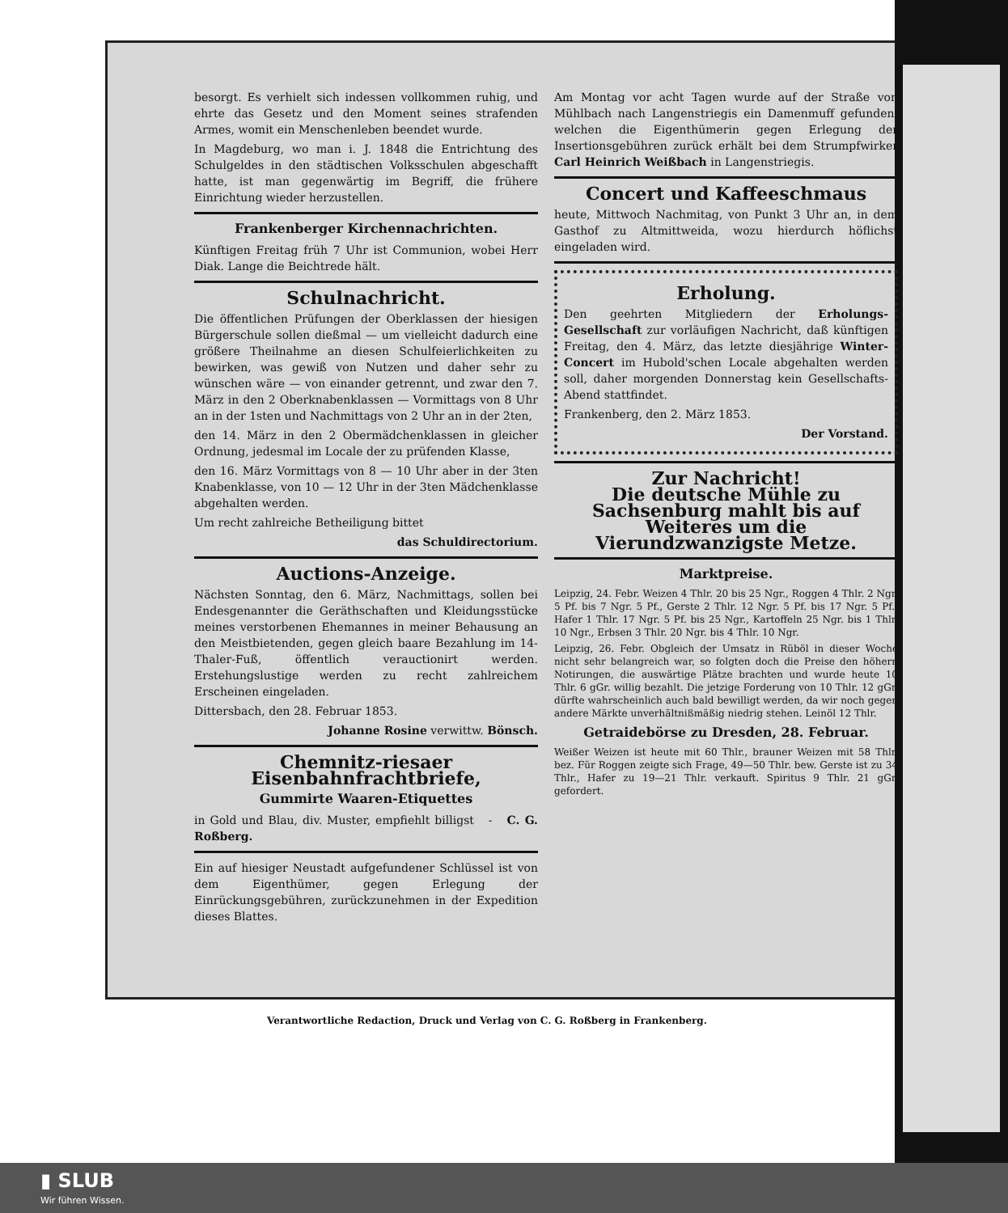besorgt. Es verhielt sich indessen vollkommen ruhig, und ehrte das Gesetz und den Moment seines strafenden Armes, womit ein Menschenleben beendet wurde.
In Magdeburg, wo man i. J. 1848 die Entrichtung des Schulgeldes in den städtischen Volksschulen abgeschafft hatte, ist man gegenwärtig im Begriff, die frühere Einrichtung wieder herzustellen.
Frankenberger Kirchennachrichten.
Künftigen Freitag früh 7 Uhr ist Communion, wobei Herr Diak. Lange die Beichtrede hält.
Schulnachricht.
Die öffentlichen Prüfungen der Oberklassen der hiesigen Bürgerschule sollen dießmal — um vielleicht dadurch eine größere Theilnahme an diesen Schulfeierlichkeiten zu bewirken, was gewiß von Nutzen und daher sehr zu wünschen wäre — von einander getrennt, und zwar den 7. März in den 2 Oberknabenklassen — Vormittags von 8 Uhr an in der 1sten und Nachmittags von 2 Uhr an in der 2ten,
den 14. März in den 2 Obermädchenklassen in gleicher Ordnung, jedesmal im Locale der zu prüfenden Klasse,
den 16. März Vormittags von 8 — 10 Uhr aber in der 3ten Knabenklasse, von 10 — 12 Uhr in der 3ten Mädchenklasse abgehalten werden.
Um recht zahlreiche Betheiligung bittet
das Schuldirectorium.
Auctions-Anzeige.
Nächsten Sonntag, den 6. März, Nachmittags, sollen bei Endesgenannter die Geräthschaften und Kleidungsstücke meines verstorbenen Ehemannes in meiner Behausung an den Meistbietenden, gegen gleich baare Bezahlung im 14-Thaler-Fuß, öffentlich verauctionirt werden. Erstehungslustige werden zu recht zahlreichem Erscheinen eingeladen.
Dittersbach, den 28. Februar 1853.
Johanne Rosine verwittw. Bönsch.
Chemnitz-riesaer Eisenbahnfrachtbriefe,
Gummirte Waaren-Etiquettes
in Gold und Blau, div. Muster, empfiehlt billigst - C. G. Roßberg.
Ein auf hiesiger Neustadt aufgefundener Schlüssel ist von dem Eigenthümer, gegen Erlegung der Einrückungsgebühren, zurückzunehmen in der Expedition dieses Blattes.
Am Montag vor acht Tagen wurde auf der Straße von Mühlbach nach Langenstriegis ein Damenmuff gefunden, welchen die Eigenthümerin gegen Erlegung der Insertionsgebühren zurück erhält bei dem Strumpfwirker Carl Heinrich Weißbach in Langenstriegis.
Concert und Kaffeeschmaus
heute, Mittwoch Nachmitag, von Punkt 3 Uhr an, in dem Gasthof zu Altmittweida, wozu hierdurch höflichst eingeladen wird.
Erholung.
Den geehrten Mitgliedern der Erholungs-Gesellschaft zur vorläufigen Nachricht, daß künftigen Freitag, den 4. März, das letzte diesjährige Winter-Concert im Hubold'schen Locale abgehalten werden soll, daher morgenden Donnerstag kein Gesellschafts-Abend stattfindet.
Frankenberg, den 2. März 1853.
Der Vorstand.
Zur Nachricht!
Die deutsche Mühle zu Sachsenburg mahlt bis auf Weiteres um die Vierundzwanzigste Metze.
Marktpreise.
Leipzig, 24. Febr. Weizen 4 Thlr. 20 bis 25 Ngr., Roggen 4 Thlr. 2 Ngr. 5 Pf. bis 7 Ngr. 5 Pf., Gerste 2 Thlr. 12 Ngr. 5 Pf. bis 17 Ngr. 5 Pf., Hafer 1 Thlr. 17 Ngr. 5 Pf. bis 25 Ngr., Kartoffeln 25 Ngr. bis 1 Thlr. 10 Ngr., Erbsen 3 Thlr. 20 Ngr. bis 4 Thlr. 10 Ngr.
Leipzig, 26. Febr. Obgleich der Umsatz in Rüböl in dieser Woche nicht sehr belangreich war, so folgten doch die Preise den höhern Notirungen, die auswärtige Plätze brachten und wurde heute 10 Thlr. 6 gGr. willig bezahlt. Die jetzige Forderung von 10 Thlr. 12 gGr. dürfte wahrscheinlich auch bald bewilligt werden, da wir noch gegen andere Märkte unverhältnißmäßig niedrig stehen. Leinöl 12 Thlr.
Getraidebörse zu Dresden, 28. Februar.
Weißer Weizen ist heute mit 60 Thlr., brauner Weizen mit 58 Thlr. bez. Für Roggen zeigte sich Frage, 49—50 Thlr. bew. Gerste ist zu 34 Thlr., Hafer zu 19—21 Thlr. verkauft. Spiritus 9 Thlr. 21 gGr. gefordert.
Verantwortliche Redaction, Druck und Verlag von C. G. Roßberg in Frankenberg.
▮ SLUB
Wir führen Wissen.